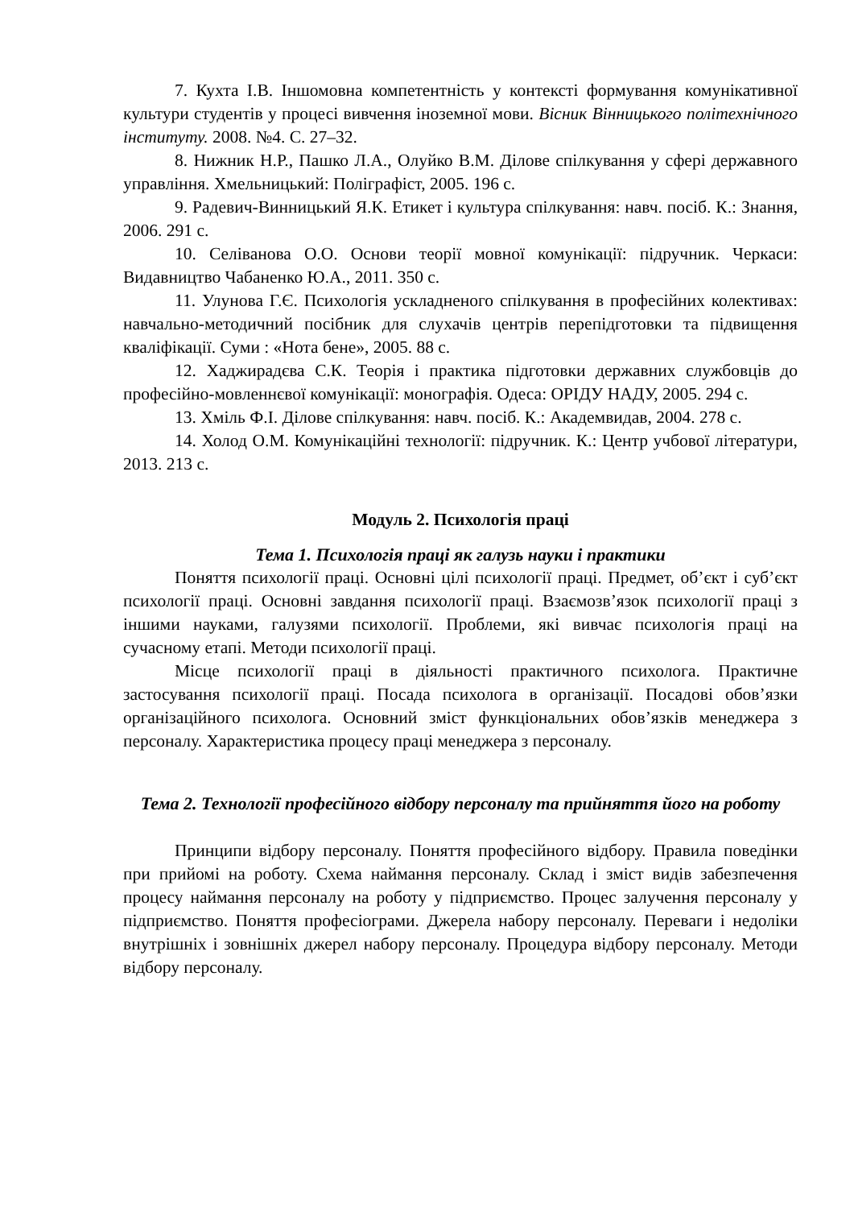7. Кухта І.В. Іншомовна компетентність у контексті формування комунікативної культури студентів у процесі вивчення іноземної мови. Вісник Вінницького політехнічного інституту. 2008. №4. С. 27–32.
8. Нижник Н.Р., Пашко Л.А., Олуйко В.М. Ділове спілкування у сфері державного управління. Хмельницький: Поліграфіст, 2005. 196 с.
9. Радевич-Винницький Я.К. Етикет і культура спілкування: навч. посіб. К.: Знання, 2006. 291 с.
10. Селіванова О.О. Основи теорії мовної комунікації: підручник. Черкаси: Видавництво Чабаненко Ю.А., 2011. 350 с.
11. Улунова Г.Є. Психологія ускладненого спілкування в професійних колективах: навчально-методичний посібник для слухачів центрів перепідготовки та підвищення кваліфікації. Суми : «Нота бене», 2005. 88 с.
12. Хаджирадєва С.К. Теорія і практика підготовки державних службовців до професійно-мовленнєвої комунікації: монографія. Одеса: ОРІДУ НАДУ, 2005. 294 с.
13. Хміль Ф.І. Ділове спілкування: навч. посіб. К.: Академвидав, 2004. 278 с.
14. Холод О.М. Комунікаційні технології: підручник. К.: Центр учбової літератури, 2013. 213 с.
Модуль 2. Психологія праці
Тема 1. Психологія праці як галузь науки і практики
Поняття психології праці. Основні цілі психології праці. Предмет, об’єкт і суб’єкт психології праці. Основні завдання психології праці. Взаємозв’язок психології праці з іншими науками, галузями психології. Проблеми, які вивчає психологія праці на сучасному етапі. Методи психології праці.
Місце психології праці в діяльності практичного психолога. Практичне застосування психології праці. Посада психолога в організації. Посадові обов’язки організаційного психолога. Основний зміст функціональних обов’язків менеджера з персоналу. Характеристика процесу праці менеджера з персоналу.
Тема 2. Технології професійного відбору персоналу та прийняття його на роботу
Принципи відбору персоналу. Поняття професійного відбору. Правила поведінки при прийомі на роботу. Схема наймання персоналу. Склад і зміст видів забезпечення процесу наймання персоналу на роботу у підприємство. Процес залучення персоналу у підприємство. Поняття професіограми. Джерела набору персоналу. Переваги і недоліки внутрішніх і зовнішніх джерел набору персоналу. Процедура відбору персоналу. Методи відбору персоналу.